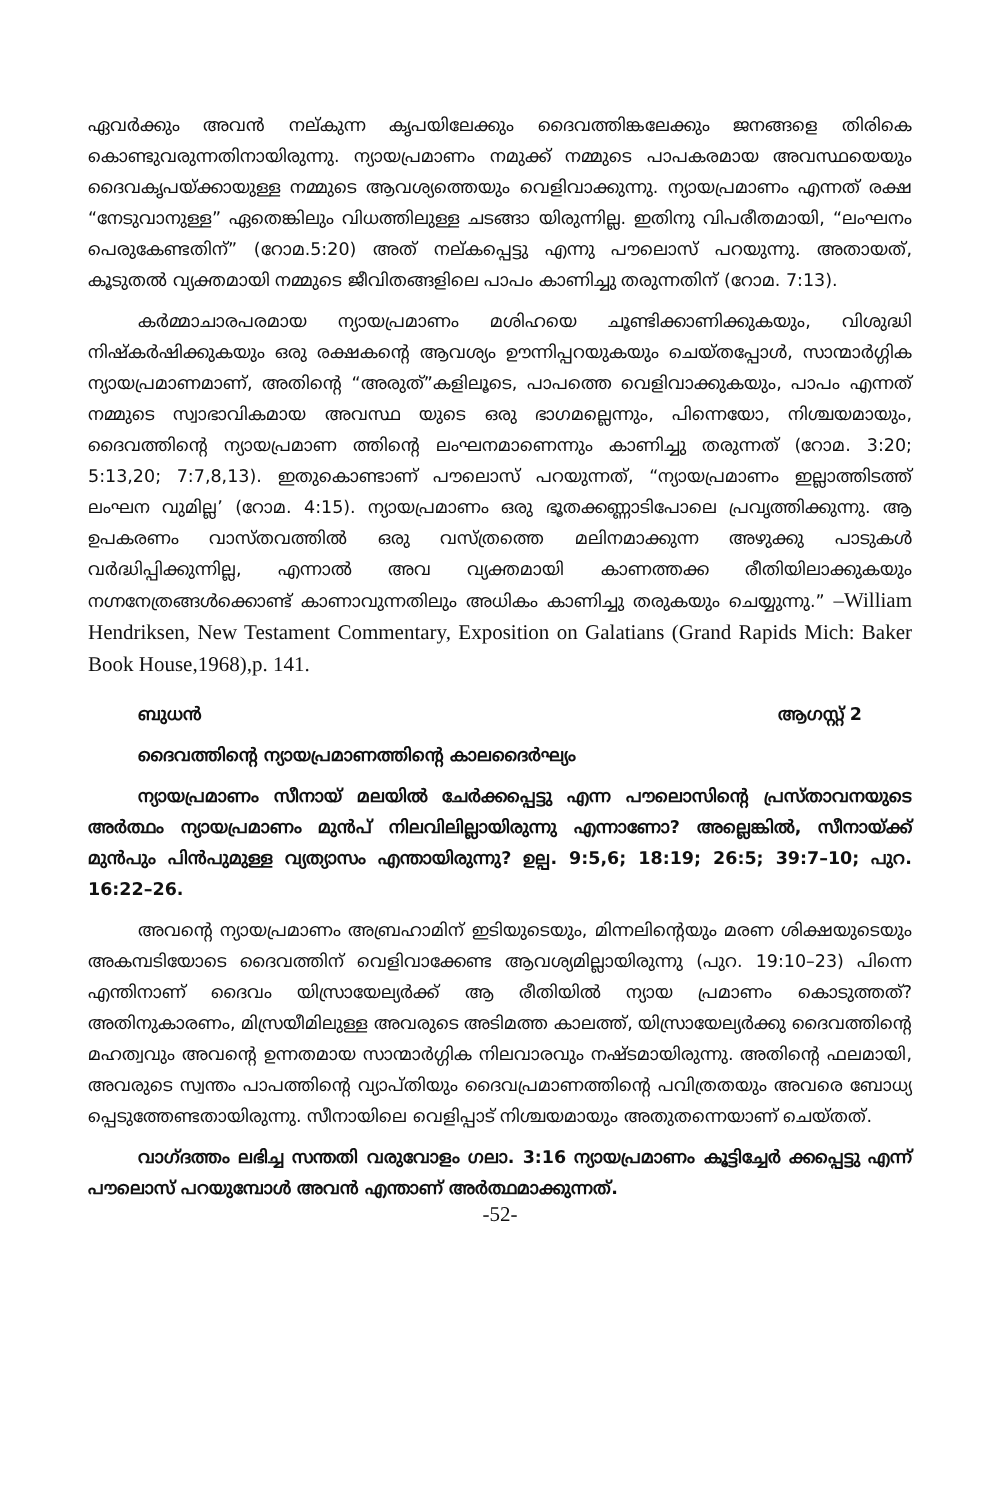ഏവർക്കും അവൻ നല്കുന്ന കൃപയിലേക്കും ദൈവത്തിങ്കലേക്കും ജനങ്ങളെ തിരികെ കൊണ്ടുവരുന്നതിനായിരുന്നു. ന്യായപ്രമാണം നമുക്ക് നമ്മുടെ പാപകരമായ അവസ്ഥയെയും ദൈവകൃപയ്ക്കായുള്ള നമ്മുടെ ആവശ്യത്തെയും വെളിവാക്കുന്നു. ന്യായപ്രമാണം എന്നത് രക്ഷ “നേടുവാനുള്ള” ഏതെങ്കിലും വിധത്തിലുള്ള ചടങ്ങാ യിരുന്നില്ല. ഇതിനു വിപരീതമായി, “ലംഘനം പെരുകേണ്ടതിന്” (റോമ.5:20) അത് നല്കപ്പെട്ടു എന്നു പൗലൊസ് പറയുന്നു. അതായത്, കൂടുതൽ വ്യക്തമായി നമ്മുടെ ജീവിതങ്ങളിലെ പാപം കാണിച്ചു തരുന്നതിന് (റോമ. 7:13).
കർമ്മാചാരപരമായ ന്യായപ്രമാണം മശിഹയെ ചൂണ്ടിക്കാണിക്കുകയും, വിശുദ്ധി നിഷ്കർഷിക്കുകയും ഒരു രക്ഷകന്റെ ആവശ്യം ഊന്നിപ്പറയുകയും ചെയ്തപ്പോൾ, സാന്മാർഗ്ഗിക ന്യായപ്രമാണമാണ്, അതിന്റെ “അരുത്”കളിലൂടെ, പാപത്തെ വെളിവാക്കുകയും, പാപം എന്നത് നമ്മുടെ സ്വാഭാവികമായ അവസ്ഥ യുടെ ഒരു ഭാഗമല്ലെന്നും, പിന്നെയോ, നിശ്ചയമായും, ദൈവത്തിന്റെ ന്യായപ്രമാണ ത്തിന്റെ ലംഘനമാണെന്നും കാണിച്ചു തരുന്നത് (റോമ. 3:20; 5:13,20; 7:7,8,13). ഇതുകൊണ്ടാണ് പൗലൊസ് പറയുന്നത്, “ന്യായപ്രമാണം ഇല്ലാത്തിടത്ത് ലംഘന വുമില്ല’ (റോമ. 4:15). ന്യായപ്രമാണം ഒരു ഭൂതക്കണ്ണാടിപോലെ പ്രവൃത്തിക്കുന്നു. ആ ഉപകരണം വാസ്തവത്തിൽ ഒരു വസ്ത്രത്തെ മലിനമാക്കുന്ന അഴുക്കു പാടുകൾ വർദ്ധിപ്പിക്കുന്നില്ല, എന്നാൽ അവ വ്യക്തമായി കാണത്തക്ക രീതിയിലാക്കുകയും നഗ്നനേത്രങ്ങൾക്കൊണ്ട് കാണാവുന്നതിലും അധികം കാണിച്ചു തരുകയും ചെയ്യുന്നു.” –William Hendriksen, New Testament Commentary, Exposition on Galatians (Grand Rapids Mich: Baker Book House,1968),p. 141.
ബുധൻ ആഗസ്റ്റ് 2
ദൈവത്തിന്റെ ന്യായപ്രമാണത്തിന്റെ കാലദൈർഘ്യം
ന്യായപ്രമാണം സീനായ് മലയിൽ ചേർക്കപ്പെട്ടു എന്ന പൗലൊസിന്റെ പ്രസ്താവനയുടെ അർത്ഥം ന്യായപ്രമാണം മുൻപ് നിലവിലില്ലായിരുന്നു എന്നാണോ? അല്ലെങ്കിൽ, സീനായ്ക്ക് മുൻപും പിൻപുമുള്ള വ്യത്യാസം എന്തായിരുന്നു? ഉല്പ. 9:5,6; 18:19; 26:5; 39:7–10; പുറ. 16:22–26.
അവന്റെ ന്യായപ്രമാണം അബ്രഹാമിന് ഇടിയുടെയും, മിന്നലിന്റെയും മരണ ശിക്ഷയുടെയും അകമ്പടിയോടെ ദൈവത്തിന് വെളിവാക്കേണ്ട ആവശ്യമില്ലായിരുന്നു (പുറ. 19:10–23) പിന്നെ എന്തിനാണ് ദൈവം യിസ്രായേല്യർക്ക് ആ രീതിയിൽ ന്യായ പ്രമാണം കൊടുത്തത്? അതിനുകാരണം, മിസ്രയീമിലുള്ള അവരുടെ അടിമത്ത കാലത്ത്, യിസ്രായേല്യർക്കു ദൈവത്തിന്റെ മഹത്വവും അവന്റെ ഉന്നതമായ സാന്മാർഗ്ഗിക നിലവാരവും നഷ്ടമായിരുന്നു. അതിന്റെ ഫലമായി, അവരുടെ സ്വന്തം പാപത്തിന്റെ വ്യാപ്തിയും ദൈവപ്രമാണത്തിന്റെ പവിത്രതയും അവരെ ബോധ്യ പ്പെടുത്തേണ്ടതായിരുന്നു. സീനായിലെ വെളിപ്പാട് നിശ്ചയമായും അതുതന്നെയാണ് ചെയ്തത്.
വാഗ്ദത്തം ലഭിച്ച സന്തതി വരുവോളം ഗലാ. 3:16 ന്യായപ്രമാണം കൂട്ടിച്ചേർ ക്കപ്പെട്ടു എന്ന് പൗലൊസ് പറയുമ്പോൾ അവൻ എന്താണ് അർത്ഥമാക്കുന്നത്.
-52-